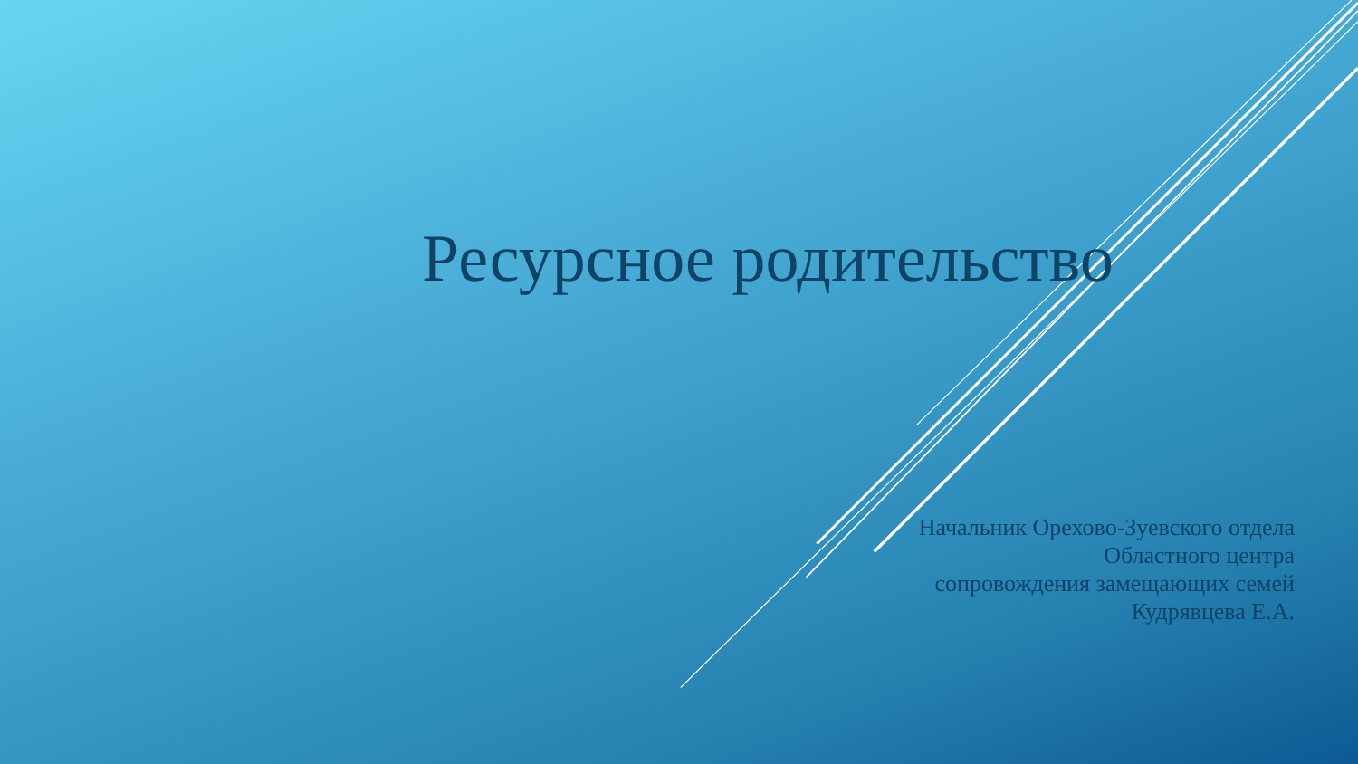Ресурсное родительство
Начальник Орехово-Зуевского отдела
Областного центра
сопровождения замещающих семей
Кудрявцева Е.А.